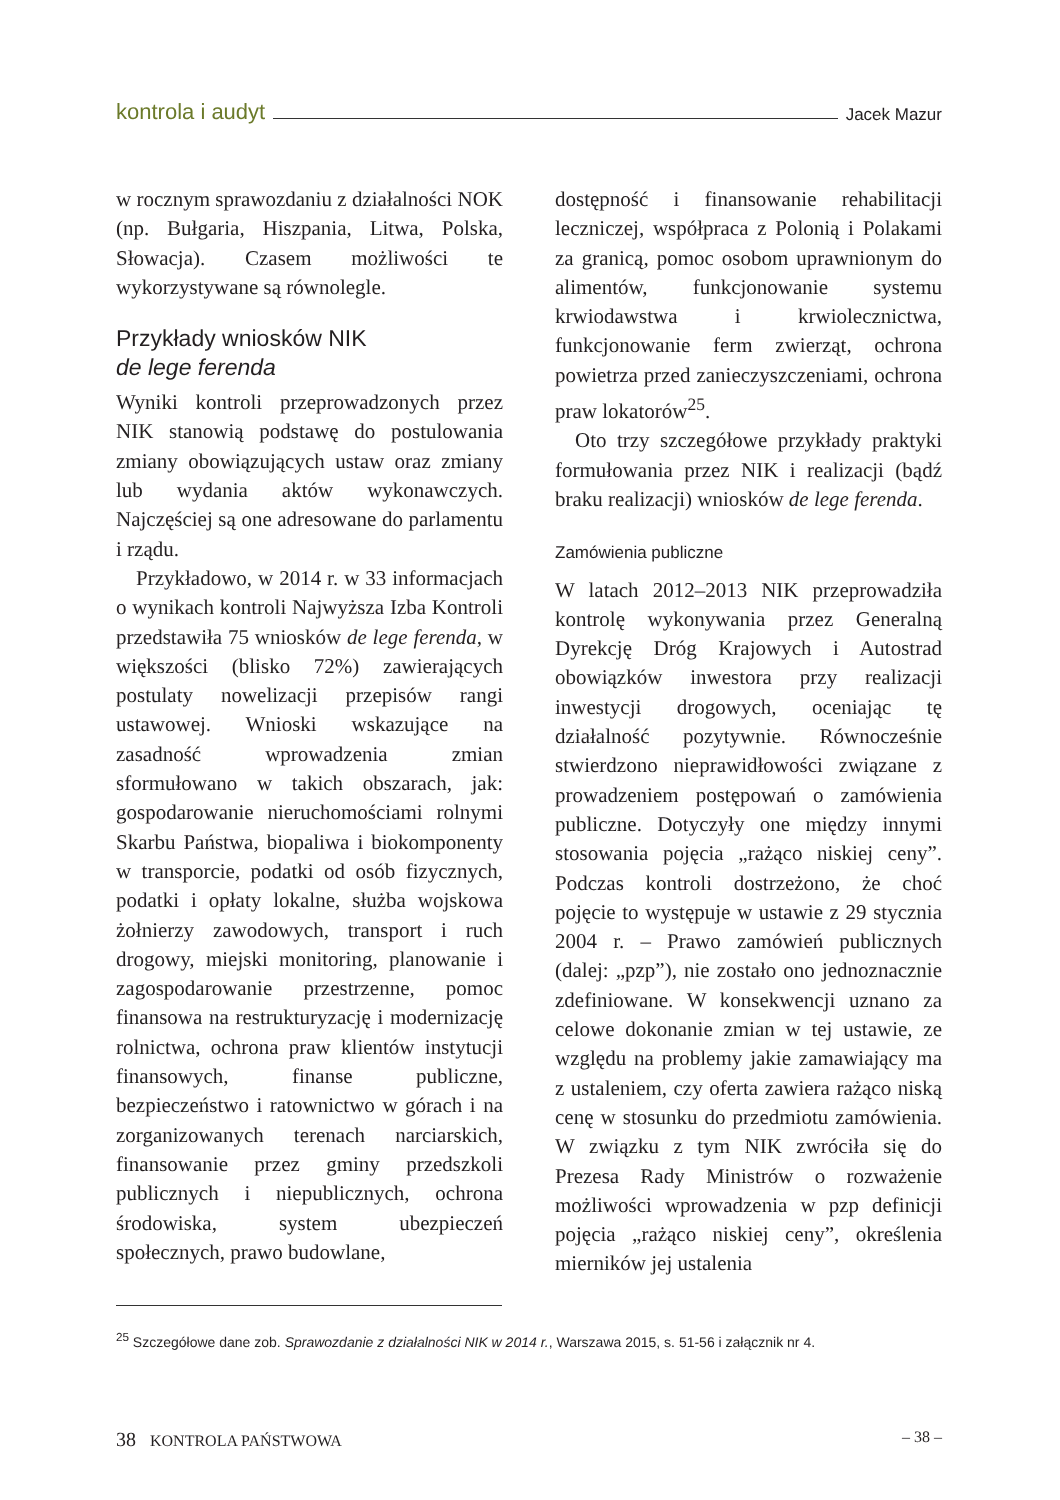kontrola i audyt Jacek Mazur
w rocznym sprawozdaniu z działalności NOK (np. Bułgaria, Hiszpania, Litwa, Polska, Słowacja). Czasem możliwości te wykorzystywane są równolegle.
Przykłady wniosków NIK
de lege ferenda
Wyniki kontroli przeprowadzonych przez NIK stanowią podstawę do postulowania zmiany obowiązujących ustaw oraz zmiany lub wydania aktów wykonawczych. Najczęściej są one adresowane do parlamentu i rządu.
Przykładowo, w 2014 r. w 33 informacjach o wynikach kontroli Najwyższa Izba Kontroli przedstawiła 75 wniosków de lege ferenda, w większości (blisko 72%) zawierających postulaty nowelizacji przepisów rangi ustawowej. Wnioski wskazujące na zasadność wprowadzenia zmian sformułowano w takich obszarach, jak: gospodarowanie nieruchomościami rolnymi Skarbu Państwa, biopaliwa i biokomponenty w transporcie, podatki od osób fizycznych, podatki i opłaty lokalne, służba wojskowa żołnierzy zawodowych, transport i ruch drogowy, miejski monitoring, planowanie i zagospodarowanie przestrzenne, pomoc finansowa na restrukturyzację i modernizację rolnictwa, ochrona praw klientów instytucji finansowych, finanse publiczne, bezpieczeństwo i ratownictwo w górach i na zorganizowanych terenach narciarskich, finansowanie przez gminy przedszkoli publicznych i niepublicznych, ochrona środowiska, system ubezpieczeń społecznych, prawo budowlane,
dostępność i finansowanie rehabilitacji leczniczej, współpraca z Polonią i Polakami za granicą, pomoc osobom uprawnionym do alimentów, funkcjonowanie systemu krwiodawstwa i krwiolecznictwa, funkcjonowanie ferm zwierząt, ochrona powietrza przed zanieczyszczeniami, ochrona praw lokatorów<sup>25</sup>.
Oto trzy szczegółowe przykłady praktyki formułowania przez NIK i realizacji (bądź braku realizacji) wniosków de lege ferenda.
Zamówienia publiczne
W latach 2012–2013 NIK przeprowadziła kontrolę wykonywania przez Generalną Dyrekcję Dróg Krajowych i Autostrad obowiązków inwestora przy realizacji inwestycji drogowych, oceniając tę działalność pozytywnie. Równocześnie stwierdzono nieprawidłowości związane z prowadzeniem postępowań o zamówienia publiczne. Dotyczyły one między innymi stosowania pojęcia „rażąco niskiej ceny”. Podczas kontroli dostrzeżono, że choć pojęcie to występuje w ustawie z 29 stycznia 2004 r. – Prawo zamówień publicznych (dalej: „pzp”), nie zostało ono jednoznacznie zdefiniowane. W konsekwencji uznano za celowe dokonanie zmian w tej ustawie, ze względu na problemy jakie zamawiający ma z ustaleniem, czy oferta zawiera rażąco niską cenę w stosunku do przedmiotu zamówienia. W związku z tym NIK zwróciła się do Prezesa Rady Ministrów o rozważenie możliwości wprowadzenia w pzp definicji pojęcia „rażąco niskiej ceny”, określenia mierników jej ustalenia
<sup>25</sup> Szczegółowe dane zob. Sprawozdanie z działalności NIK w 2014 r., Warszawa 2015, s. 51-56 i załącznik nr 4.
38 KONTROLA PAŃSTWOWA – 38 –